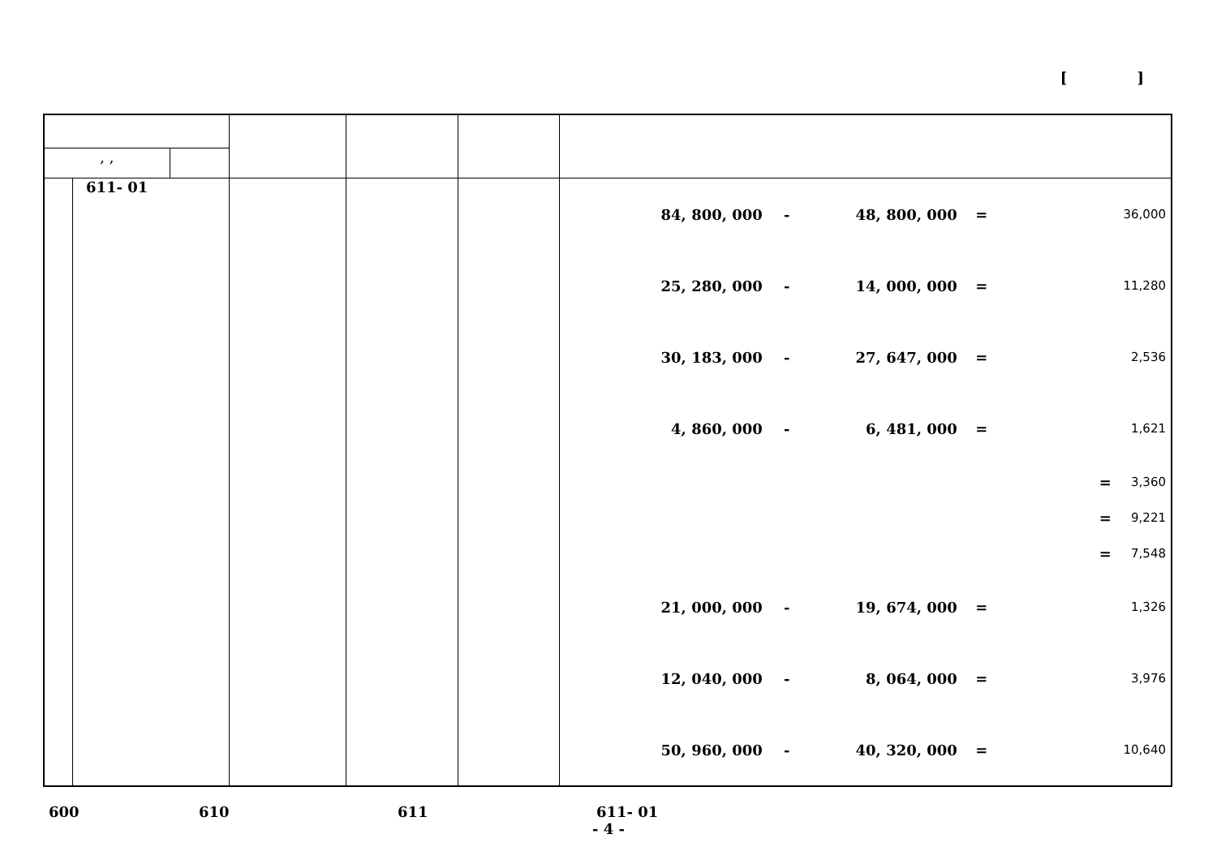[ ]
| , , | | | | | | |
| | 611- 01 | | | | | 84, 800, 000 - 48, 800, 000 = 36,000 25, 280, 000 - 14, 000, 000 = 11,280 30, 183, 000 - 27, 647, 000 = 2,536 4, 860, 000 - 6, 481, 000 = 1,621 = 3,360 = 9,221 = 7,548 21, 000, 000 - 19, 674, 000 = 1,326 12, 040, 000 - 8, 064, 000 = 3,976 50, 960, 000 - 40, 320, 000 = 10,640 |
600 610 611 611- 01
- 4 -